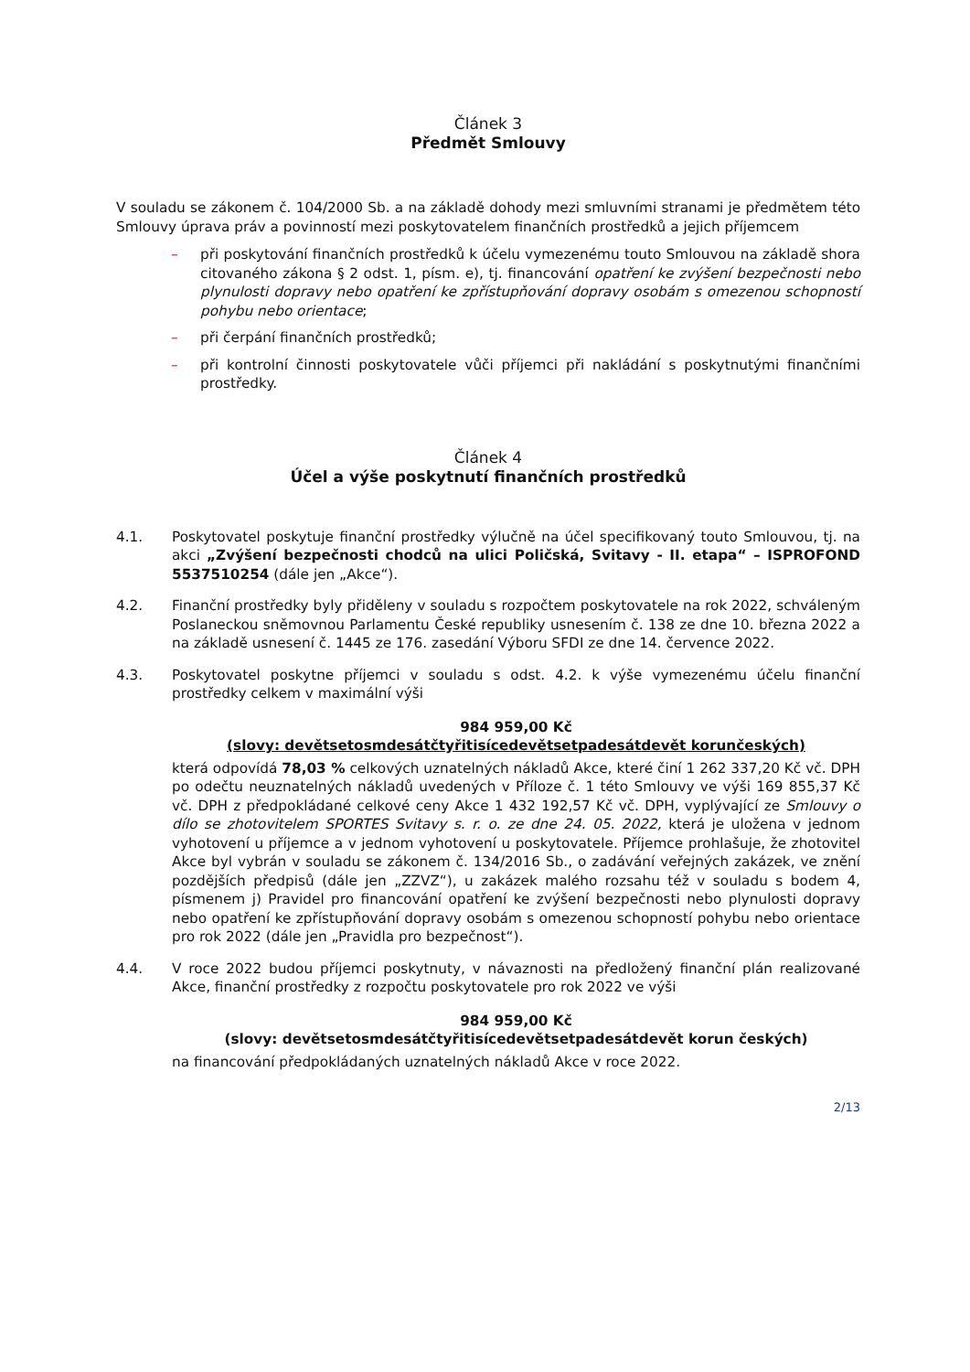Článek 3
Předmět Smlouvy
V souladu se zákonem č. 104/2000 Sb. a na základě dohody mezi smluvními stranami je předmětem této Smlouvy úprava práv a povinností mezi poskytovatelem finančních prostředků a jejich příjemcem
– při poskytování finančních prostředků k účelu vymezenému touto Smlouvou na základě shora citovaného zákona § 2 odst. 1, písm. e), tj. financování opatření ke zvýšení bezpečnosti nebo plynulosti dopravy nebo opatření ke zpřístupňování dopravy osobám s omezenou schopností pohybu nebo orientace;
– při čerpání finančních prostředků;
– při kontrolní činnosti poskytovatele vůči příjemci při nakládání s poskytnutými finančními prostředky.
Článek 4
Účel a výše poskytnutí finančních prostředků
4.1. Poskytovatel poskytuje finanční prostředky výlučně na účel specifikovaný touto Smlouvou, tj. na akci „Zvýšení bezpečnosti chodců na ulici Poličská, Svitavy - II. etapa“ – ISPROFOND 5537510254 (dále jen „Akce“).
4.2. Finanční prostředky byly přiděleny v souladu s rozpočtem poskytovatele na rok 2022, schváleným Poslaneckou sněmovnou Parlamentu České republiky usnesením č. 138 ze dne 10. března 2022 a na základě usnesení č. 1445 ze 176. zasedání Výboru SFDI ze dne 14. července 2022.
4.3. Poskytovatel poskytne příjemci v souladu s odst. 4.2. k výše vymezenému účelu finanční prostředky celkem v maximální výši
984 959,00 Kč
(slovy: devětsetosmdesátčtyřitisícedevětsetpadesátdevět korunčeských)
která odpovídá 78,03 % celkových uznatelných nákladů Akce, které činí 1 262 337,20 Kč vč. DPH po odečtu neuznatelných nákladů uvedených v Příloze č. 1 této Smlouvy ve výši 169 855,37 Kč vč. DPH z předpokládané celkové ceny Akce 1 432 192,57 Kč vč. DPH, vyplývající ze Smlouvy o dílo se zhotovitelem SPORTES Svitavy s. r. o. ze dne 24. 05. 2022, která je uložena v jednom vyhotovení u příjemce a v jednom vyhotovení u poskytovatele. Příjemce prohlašuje, že zhotovitel Akce byl vybrán v souladu se zákonem č. 134/2016 Sb., o zadávání veřejných zakázek, ve znění pozdějších předpisů (dále jen „ZZVZ“), u zakázek malého rozsahu též v souladu s bodem 4, písmenem j) Pravidel pro financování opatření ke zvýšení bezpečnosti nebo plynulosti dopravy nebo opatření ke zpřístupňování dopravy osobám s omezenou schopností pohybu nebo orientace pro rok 2022 (dále jen „Pravidla pro bezpečnost“).
4.4. V roce 2022 budou příjemci poskytnuty, v návaznosti na předložený finanční plán realizované Akce, finanční prostředky z rozpočtu poskytovatele pro rok 2022 ve výši
984 959,00 Kč
(slovy: devětsetosmdesátčtyřitisícedevětsetpadesátdevět korun českých)
na financování předpokládaných uznatelných nákladů Akce v roce 2022.
2/13